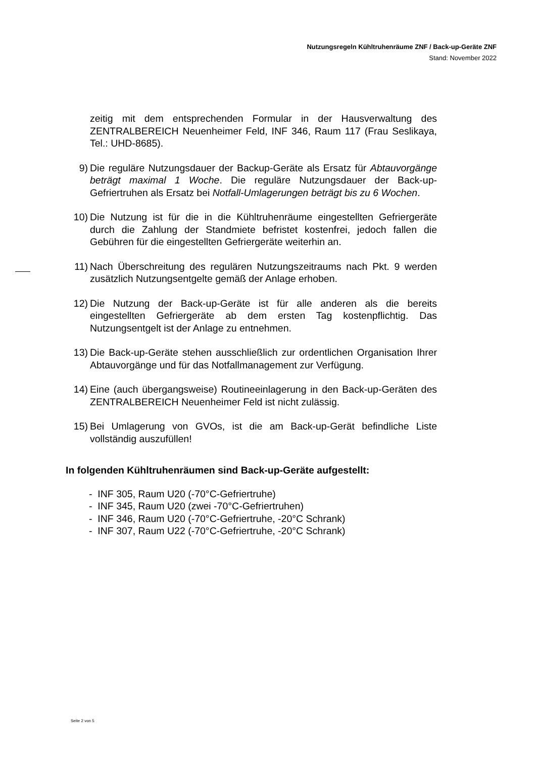Nutzungsregeln Kühltruhenräume ZNF / Back-up-Geräte ZNF
Stand: November 2022
zeitig mit dem entsprechenden Formular in der Hausverwaltung des ZENTRALBEREICH Neuenheimer Feld, INF 346, Raum 117 (Frau Seslikaya, Tel.: UHD-8685).
9) Die reguläre Nutzungsdauer der Backup-Geräte als Ersatz für Abtauvorgänge beträgt maximal 1 Woche. Die reguläre Nutzungsdauer der Back-up-Gefriertruhen als Ersatz bei Notfall-Umlagerungen beträgt bis zu 6 Wochen.
10) Die Nutzung ist für die in die Kühltruhenräume eingestellten Gefriergeräte durch die Zahlung der Standmiete befristet kostenfrei, jedoch fallen die Gebühren für die eingestellten Gefriergeräte weiterhin an.
11) Nach Überschreitung des regulären Nutzungszeitraums nach Pkt. 9 werden zusätzlich Nutzungsentgelte gemäß der Anlage erhoben.
12) Die Nutzung der Back-up-Geräte ist für alle anderen als die bereits eingestellten Gefriergeräte ab dem ersten Tag kostenpflichtig. Das Nutzungsentgelt ist der Anlage zu entnehmen.
13) Die Back-up-Geräte stehen ausschließlich zur ordentlichen Organisation Ihrer Abtauvorgänge und für das Notfallmanagement zur Verfügung.
14) Eine (auch übergangsweise) Routineeinlagerung in den Back-up-Geräten des ZENTRALBEREICH Neuenheimer Feld ist nicht zulässig.
15) Bei Umlagerung von GVOs, ist die am Back-up-Gerät befindliche Liste vollständig auszufüllen!
In folgenden Kühltruhenräumen sind Back-up-Geräte aufgestellt:
- INF 305, Raum U20 (-70°C-Gefriertruhe)
- INF 345, Raum U20 (zwei -70°C-Gefriertruhen)
- INF 346, Raum U20 (-70°C-Gefriertruhe, -20°C Schrank)
- INF 307, Raum U22 (-70°C-Gefriertruhe, -20°C Schrank)
Seite 2 von 5